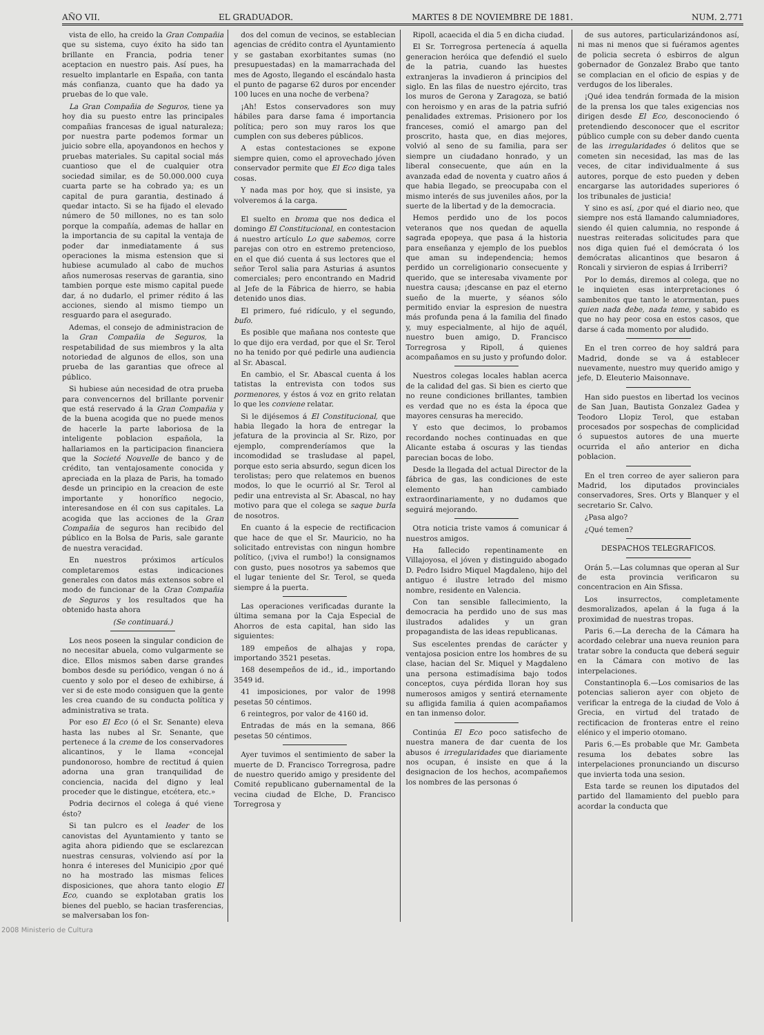AÑO VII. EL GRADUADOR. MARTES 8 DE NOVIEMBRE DE 1881. NUM. 2.771
vista de ello, ha creido la Gran Compañia que su sistema, cuyo éxito ha sido tan brillante en Francia, podria tener aceptacion en nuestro pais. Así pues, ha resuelto implantarle en España, con tanta más confianza, cuanto que ha dado ya pruebas de lo que vale.
La Gran Compañia de Seguros, tiene ya hoy dia su puesto entre las principales compañias francesas de igual naturaleza; por nuestra parte podemos formar un juicio sobre ella, apoyandonos en hechos y pruebas materiales. Su capital social más cuantioso que el de cualquier otra sociedad similar, es de 50.000.000 cuya cuarta parte se ha cobrado ya; es un capital de pura garantia, destinado á quedar intacto. Si se ha fijado el elevado número de 50 millones, no es tan solo porque la compañía, ademas de hallar en la importancia de su capital la ventaja de poder dar inmediatamente á sus operaciones la misma estension que si hubiese acumulado al cabo de muchos años numerosas reservas de garantia, sino tambien porque este mismo capital puede dar, á no dudarlo, el primer rédito á las acciones, siendo al mismo tiempo un resguardo para el asegurado.
Ademas, el consejo de administracion de la Gran Compañia de Seguros, la respetabilidad de sus miembros y la alta notoriedad de algunos de ellos, son una prueba de las garantias que ofrece al público.
Si hubiese aún necesidad de otra prueba para convencernos del brillante porvenir que está reservado á la Gran Compañia y de la buena acogida que no puede menos de hacerle la parte laboriosa de la inteligente poblacion española, la hallariamos en la participacion financiera que la Societé Nouvelle de banco y de crédito, tan ventajosamente conocida y apreciada en la plaza de Paris, ha tomado desde un principio en la creacion de este importante y honorífico negocio, interesandose en él con sus capitales. La acogida que las acciones de la Gran Compañia de seguros han recibido del público en la Bolsa de Paris, sale garante de nuestra veracidad.
En nuestros próximos artículos completaremos estas indicaciones generales con datos más extensos sobre el modo de funcionar de la Gran Compañia de Seguros y los resultados que ha obtenido hasta ahora
(Se continuará.)
Los neos poseen la singular condicion de no necesitar abuela, como vulgarmente se dice. Ellos mismos saben darse grandes bombos desde su periódico, vengan ó no á cuento y solo por el deseo de exhibirse, á ver si de este modo consiguen que la gente les crea cuando de su conducta política y administrativa se trata.
Por eso El Eco (ó el Sr. Senante) eleva hasta las nubes al Sr. Senante, que pertenece á la creme de los conservadores alicantinos, y le llama «concejal pundonoroso, hombre de rectitud á quien adorna una gran tranquilidad de conciencia, nacida del digno y leal proceder que le distingue, etcétera, etc.»
Podria decirnos el colega á qué viene ésto?
Si tan pulcro es el leader de los canovistas del Ayuntamiento y tanto se agita ahora pidiendo que se esclarezcan nuestras censuras, volviendo así por la honra é intereses del Municipio ¿por qué no ha mostrado las mismas felices disposiciones, que ahora tanto elogio El Eco, cuando se explotaban gratis los bienes del pueblo, se hacian trasferencias, se malversaban los fon-
dos del comun de vecinos, se establecian agencias de crédito contra el Ayuntamiento y se gastaban exorbitantes sumas (no presupuestadas) en la mamarrachada del mes de Agosto, llegando el escándalo hasta el punto de pagarse 62 duros por encender 100 luces en una noche de verbena?
¡Ah! Estos conservadores son muy hábiles para darse fama é importancia política; pero son muy raros los que cumplen con sus deberes públicos.
A estas contestaciones se expone siempre quien, como el aprovechado jóven conservador permite que El Eco diga tales cosas.
Y nada mas por hoy, que si insiste, ya volveremos á la carga.
El suelto en broma que nos dedica el domingo El Constitucional, en contestacion á nuestro artículo Lo que sabemos, corre parejas con otro en estremo pretencioso, en el que dió cuenta á sus lectores que el señor Terol salia para Asturias á asuntos comerciales; pero encontrando en Madrid al Jefe de la Fábrica de hierro, se habia detenido unos dias.
El primero, fué ridículo, y el segundo, bufo.
Es posible que mañana nos conteste que lo que dijo era verdad, por que el Sr. Terol no ha tenido por qué pedirle una audiencia al Sr. Abascal.
En cambio, el Sr. Abascal cuenta á los tatistas la entrevista con todos sus pormenores, y éstos á voz en grito relatan lo que les conviene relatar.
Si le dijésemos á El Constitucional, que habia llegado la hora de entregar la jefatura de la provincia al Sr. Rizo, por ejemplo, comprenderíamos que la incomodidad se trasludase al papel, porque esto seria absurdo, segun dicen los terolistas; pero que relatemos en buenos modos, lo que le ocurrió al Sr. Terol al pedir una entrevista al Sr. Abascal, no hay motivo para que el colega se saque burla de nosotros.
En cuanto á la especie de rectificacion que hace de que el Sr. Mauricio, no ha solicitado entrevistas con ningun hombre político, (¡viva el rumbo!) la consignamos con gusto, pues nosotros ya sabemos que el lugar teniente del Sr. Terol, se queda siempre á la puerta.
Las operaciones verificadas durante la última semana por la Caja Especial de Ahorros de esta capital, han sido las siguientes:
189 empeños de alhajas y ropa, importando 3521 pesetas.
168 desempeños de id., id., importando 3549 id.
41 imposiciones, por valor de 1998 pesetas 50 céntimos.
6 reintegros, por valor de 4160 id.
Entradas de más en la semana, 866 pesetas 50 céntimos.
Ayer tuvimos el sentimiento de saber la muerte de D. Francisco Torregrosa, padre de nuestro querido amigo y presidente del Comité republicano gubernamental de la vecina ciudad de Elche, D. Francisco Torregrosa y
Ripoll, acaecida el dia 5 en dicha ciudad.
El Sr. Torregrosa pertenecía á aquella generacion heróica que defendió el suelo de la patria, cuando las huestes extranjeras la invadieron á principios del siglo. En las filas de nuestro ejército, tras los muros de Gerona y Zaragoza, se batió con heroismo y en aras de la patria sufrió penalidades extremas. Prisionero por los franceses, comió el amargo pan del proscrito, hasta que, en dias mejores, volvió al seno de su familia, para ser siempre un ciudadano honrado, y un liberal consecuente, que aún en la avanzada edad de noventa y cuatro años á que habia llegado, se preocupaba con el mismo interés de sus juveniles años, por la suerte de la libertad y de la democracia.
Hemos perdido uno de los pocos veteranos que nos quedan de aquella sagrada epopeya, que pasa á la historia para enseñanza y ejemplo de los pueblos que aman su independencia; hemos perdido un correligionario consecuente y querido, que se interesaba vivamente por nuestra causa; ¡descanse en paz el eterno sueño de la muerte, y séanos sólo permitido enviar la espresion de nuestra más profunda pena á la familia del finado y, muy especialmente, al hijo de aquél, nuestro buen amigo, D. Francisco Torregrosa y Ripoll, á quienes acompañamos en su justo y profundo dolor.
Nuestros colegas locales hablan acerca de la calidad del gas. Si bien es cierto que no reune condiciones brillantes, tambien es verdad que no es ésta la época que mayores censuras ha merecido.
Y esto que decimos, lo probamos recordando noches continuadas en que Alicante estaba á oscuras y las tiendas parecian bocas de lobo.
Desde la llegada del actual Director de la fábrica de gas, las condiciones de este elemento han cambiado extraordinariamente, y no dudamos que seguirá mejorando.
Otra noticia triste vamos á comunicar á nuestros amigos.
Ha fallecido repentinamente en Villajoyosa, el jóven y distinguido abogado D. Pedro Isidro Miquel Magdaleno, hijo del antiguo é ilustre letrado del mismo nombre, residente en Valencia.
Con tan sensible fallecimiento, la democracia ha perdido uno de sus mas ilustrados adalides y un gran propagandista de las ideas republicanas.
Sus escelentes prendas de carácter y ventajosa posicion entre los hombres de su clase, hacian del Sr. Miquel y Magdaleno una persona estimadísima bajo todos conceptos, cuya pérdida lloran hoy sus numerosos amigos y sentirá eternamente su afligida familia á quien acompañamos en tan inmenso dolor.
Continúa El Eco poco satisfecho de nuestra manera de dar cuenta de los abusos é irregularidades que diariamente nos ocupan, é insiste en que á la designacion de los hechos, acompañemos los nombres de las personas ó
de sus autores, particularizándonos así, ni mas ni menos que si fuéramos agentes de policia secreta ó esbirros de algun gobernador de Gonzalez Brabo que tanto se complacian en el oficio de espias y de verdugos de los liberales.
¡Qué idea tendrán formada de la mision de la prensa los que tales exigencias nos dirigen desde El Eco, desconociendo ó pretendiendo desconocer que el escritor público cumple con su deber dando cuenta de las irregularidades ó delitos que se cometen sin necesidad, las mas de las veces, de citar individualmente á sus autores, porque de esto pueden y deben encargarse las autoridades superiores ó los tribunales de justicia!
Y sino es así, ¿por qué el diario neo, que siempre nos está llamando calumniadores, siendo él quien calumnia, no responde á nuestras reiteradas solicitudes para que nos diga quien fué el demócrata ó los demócratas alicantinos que besaron á Roncali y sirvieron de espias á Irriberri?
Por lo demás, diremos al colega, que no le inquieten esas interpretaciones ó sambenitos que tanto le atormentan, pues quien nada debe, nada teme, y sabido es que no hay peor cosa en estos casos, que darse á cada momento por aludido.
En el tren correo de hoy saldrá para Madrid, donde se va á establecer nuevamente, nuestro muy querido amigo y jefe, D. Eleuterio Maisonnave.
Han sido puestos en libertad los vecinos de San Juan, Bautista Gonzalez Gadea y Teodoro Llopiz Terol, que estaban procesados por sospechas de complicidad ó supuestos autores de una muerte ocurrida el año anterior en dicha poblacion.
En el tren correo de ayer salieron para Madrid, los diputados provinciales conservadores, Sres. Orts y Blanquer y el secretario Sr. Calvo.
¿Pasa algo?
¿Qué temen?
DESPACHOS TELEGRAFICOS.
Orán 5.—Las columnas que operan al Sur de esta provincia verificaron su concentracion en Ain Sfissa.
Los insurrectos, completamente desmoralizados, apelan á la fuga á la proximidad de nuestras tropas.
Paris 6.—La derecha de la Cámara ha acordado celebrar una nueva reunion para tratar sobre la conducta que deberá seguir en la Cámara con motivo de las interpelaciones.
Constantinopla 6.—Los comisarios de las potencias salieron ayer con objeto de verificar la entrega de la ciudad de Volo á Grecia, en virtud del tratado de rectificacion de fronteras entre el reino elénico y el imperio otomano.
Paris 6.—Es probable que Mr. Gambeta resuma los debates sobre las interpelaciones pronunciando un discurso que invierta toda una sesion.
Esta tarde se reunen los diputados del partido del llamamiento del pueblo para acordar la conducta que
2008 Ministerio de Cultura